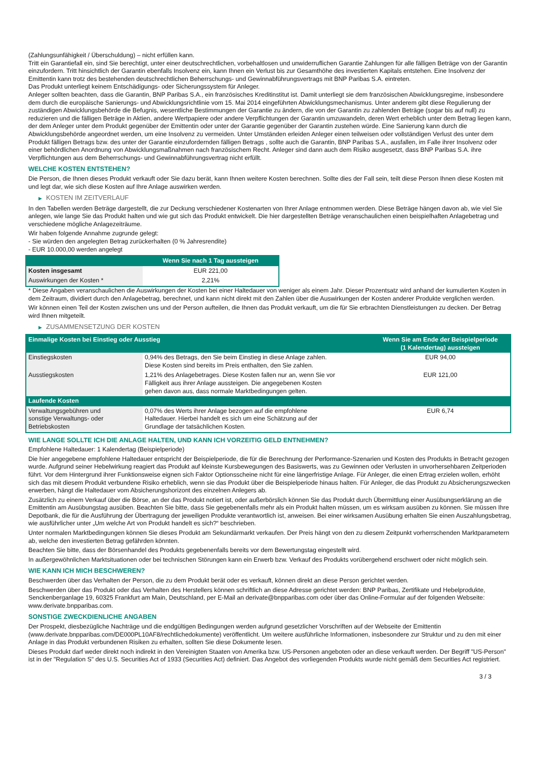(Zahlungsunfähigkeit / Überschuldung) – nicht erfüllen kann.
Tritt ein Garantiefall ein, sind Sie berechtigt, unter einer deutschrechtlichen, vorbehaltlosen und unwiderruflichen Garantie Zahlungen für alle fälligen Beträge von der Garantin einzufordern. Tritt hinsichtlich der Garantin ebenfalls Insolvenz ein, kann Ihnen ein Verlust bis zur Gesamthöhe des investierten Kapitals entstehen. Eine Insolvenz der Emittentin kann trotz des bestehenden deutschrechtlichen Beherrschungs- und Gewinnabführungsvertrags mit BNP Paribas S.A. eintreten.
Das Produkt unterliegt keinem Entschädigungs- oder Sicherungssystem für Anleger.
Anleger sollten beachten, dass die Garantin, BNP Paribas S.A., ein französisches Kreditinstitut ist. Damit unterliegt sie dem französischen Abwicklungsregime, insbesondere dem durch die europäische Sanierungs- und Abwicklungsrichtlinie vom 15. Mai 2014 eingeführten Abwicklungsmechanismus. Unter anderem gibt diese Regulierung der zuständigen Abwicklungsbehörde die Befugnis, wesentliche Bestimmungen der Garantie zu ändern, die von der Garantin zu zahlenden Beträge (sogar bis auf null) zu reduzieren und die fälligen Beträge in Aktien, andere Wertpapiere oder andere Verpflichtungen der Garantin umzuwandeln, deren Wert erheblich unter dem Betrag liegen kann, der dem Anleger unter dem Produkt gegenüber der Emittentin oder unter der Garantie gegenüber der Garantin zustehen würde. Eine Sanierung kann durch die Abwicklungsbehörde angeordnet werden, um eine Insolvenz zu vermeiden. Unter Umständen erleiden Anleger einen teilweisen oder vollständigen Verlust des unter dem Produkt fälligen Betrags bzw. des unter der Garantie einzufordernden fälligen Betrags , sollte auch die Garantin, BNP Paribas S.A., ausfallen, im Falle ihrer Insolvenz oder einer behördlichen Anordnung von Abwicklungsmaßnahmen nach französischem Recht. Anleger sind dann auch dem Risiko ausgesetzt, dass BNP Paribas S.A. ihre Verpflichtungen aus dem Beherrschungs- und Gewinnabführungsvertrag nicht erfüllt.
WELCHE KOSTEN ENTSTEHEN?
Die Person, die Ihnen dieses Produkt verkauft oder Sie dazu berät, kann Ihnen weitere Kosten berechnen. Sollte dies der Fall sein, teilt diese Person Ihnen diese Kosten mit und legt dar, wie sich diese Kosten auf Ihre Anlage auswirken werden.
▶ KOSTEN IM ZEITVERLAUF
In den Tabellen werden Beträge dargestellt, die zur Deckung verschiedener Kostenarten von Ihrer Anlage entnommen werden. Diese Beträge hängen davon ab, wie viel Sie anlegen, wie lange Sie das Produkt halten und wie gut sich das Produkt entwickelt. Die hier dargestellten Beträge veranschaulichen einen beispielhaften Anlagebetrag und verschiedene mögliche Anlagezeiträume.
Wir haben folgende Annahme zugrunde gelegt:
- Sie würden den angelegten Betrag zurückerhalten (0 % Jahresrendite)
- EUR 10.000,00 werden angelegt
| | Wenn Sie nach 1 Tag aussteigen |
| --- | --- |
| Kosten insgesamt | EUR 221,00 |
| Auswirkungen der Kosten * | 2,21% |
* Diese Angaben veranschaulichen die Auswirkungen der Kosten bei einer Haltedauer von weniger als einem Jahr. Dieser Prozentsatz wird anhand der kumulierten Kosten in dem Zeitraum, dividiert durch den Anlagebetrag, berechnet, und kann nicht direkt mit den Zahlen über die Auswirkungen der Kosten anderer Produkte verglichen werden.
Wir können einen Teil der Kosten zwischen uns und der Person aufteilen, die Ihnen das Produkt verkauft, um die für Sie erbrachten Dienstleistungen zu decken. Der Betrag wird Ihnen mitgeteilt.
▶ ZUSAMMENSETZUNG DER KOSTEN
| Einmalige Kosten bei Einstieg oder Ausstieg | | Wenn Sie am Ende der Beispielperiode (1 Kalendertag) aussteigen |
| --- | --- | --- |
| Einstiegskosten | 0,94% des Betrags, den Sie beim Einstieg in diese Anlage zahlen. Diese Kosten sind bereits im Preis enthalten, den Sie zahlen. | EUR 94,00 |
| Ausstiegskosten | 1,21% des Anlagebetrages. Diese Kosten fallen nur an, wenn Sie vor Fälligkeit aus ihrer Anlage aussteigen. Die angegebenen Kosten gehen davon aus, dass normale Marktbedingungen gelten. | EUR 121,00 |
| Laufende Kosten | | |
| Verwaltungsgebühren und sonstige Verwaltungs- oder Betriebskosten | 0,07% des Werts ihrer Anlage bezogen auf die empfohlene Haltedauer. Hierbei handelt es sich um eine Schätzung auf der Grundlage der tatsächlichen Kosten. | EUR 6,74 |
WIE LANGE SOLLTE ICH DIE ANLAGE HALTEN, UND KANN ICH VORZEITIG GELD ENTNEHMEN?
Empfohlene Haltedauer: 1 Kalendertag (Beispielperiode)
Die hier angegebene empfohlene Haltedauer entspricht der Beispielperiode, die für die Berechnung der Performance-Szenarien und Kosten des Produkts in Betracht gezogen wurde. Aufgrund seiner Hebelwirkung reagiert das Produkt auf kleinste Kursbewegungen des Basiswerts, was zu Gewinnen oder Verlusten in unvorhersehbaren Zeitperioden führt. Vor dem Hintergrund ihrer Funktionsweise eignen sich Faktor Optionsscheine nicht für eine längerfristige Anlage. Für Anleger, die einen Ertrag erzielen wollen, erhöht sich das mit diesem Produkt verbundene Risiko erheblich, wenn sie das Produkt über die Beispielperiode hinaus halten. Für Anleger, die das Produkt zu Absicherungszwecken erwerben, hängt die Haltedauer vom Absicherungshorizont des einzelnen Anlegers ab.
Zusätzlich zu einem Verkauf über die Börse, an der das Produkt notiert ist, oder außerbörslich können Sie das Produkt durch Übermittlung einer Ausübungserklärung an die Emittentin am Ausübungstag ausüben. Beachten Sie bitte, dass Sie gegebenenfalls mehr als ein Produkt halten müssen, um es wirksam ausüben zu können. Sie müssen Ihre Depotbank, die für die Ausführung der Übertragung der jeweiligen Produkte verantwortlich ist, anweisen. Bei einer wirksamen Ausübung erhalten Sie einen Auszahlungsbetrag, wie ausführlicher unter „Um welche Art von Produkt handelt es sich?“ beschrieben.
Unter normalen Marktbedingungen können Sie dieses Produkt am Sekundärmarkt verkaufen. Der Preis hängt von den zu diesem Zeitpunkt vorherrschenden Marktparametern ab, welche den investierten Betrag gefährden könnten.
Beachten Sie bitte, dass der Börsenhandel des Produkts gegebenenfalls bereits vor dem Bewertungstag eingestellt wird.
In außergewöhnlichen Marktsituationen oder bei technischen Störungen kann ein Erwerb bzw. Verkauf des Produkts vorübergehend erschwert oder nicht möglich sein.
WIE KANN ICH MICH BESCHWEREN?
Beschwerden über das Verhalten der Person, die zu dem Produkt berät oder es verkauft, können direkt an diese Person gerichtet werden.
Beschwerden über das Produkt oder das Verhalten des Herstellers können schriftlich an diese Adresse gerichtet werden: BNP Paribas, Zertifikate und Hebelprodukte, Senckenberganlage 19, 60325 Frankfurt am Main, Deutschland, per E-Mail an derivate@bnpparibas.com oder über das Online-Formular auf der folgenden Webseite: www.derivate.bnpparibas.com.
SONSTIGE ZWECKDIENLICHE ANGABEN
Der Prospekt, diesbezügliche Nachträge und die endgültigen Bedingungen werden aufgrund gesetzlicher Vorschriften auf der Webseite der Emittentin (www.derivate.bnpparibas.com/DE000PL10AF8/rechtlichedokumente) veröffentlicht. Um weitere ausführliche Informationen, insbesondere zur Struktur und zu den mit einer Anlage in das Produkt verbundenen Risiken zu erhalten, sollten Sie diese Dokumente lesen.
Dieses Produkt darf weder direkt noch indirekt in den Vereinigten Staaten von Amerika bzw. US-Personen angeboten oder an diese verkauft werden. Der Begriff "US-Person" ist in der "Regulation S" des U.S. Securities Act of 1933 (Securities Act) definiert. Das Angebot des vorliegenden Produkts wurde nicht gemäß dem Securities Act registriert.
3 / 3